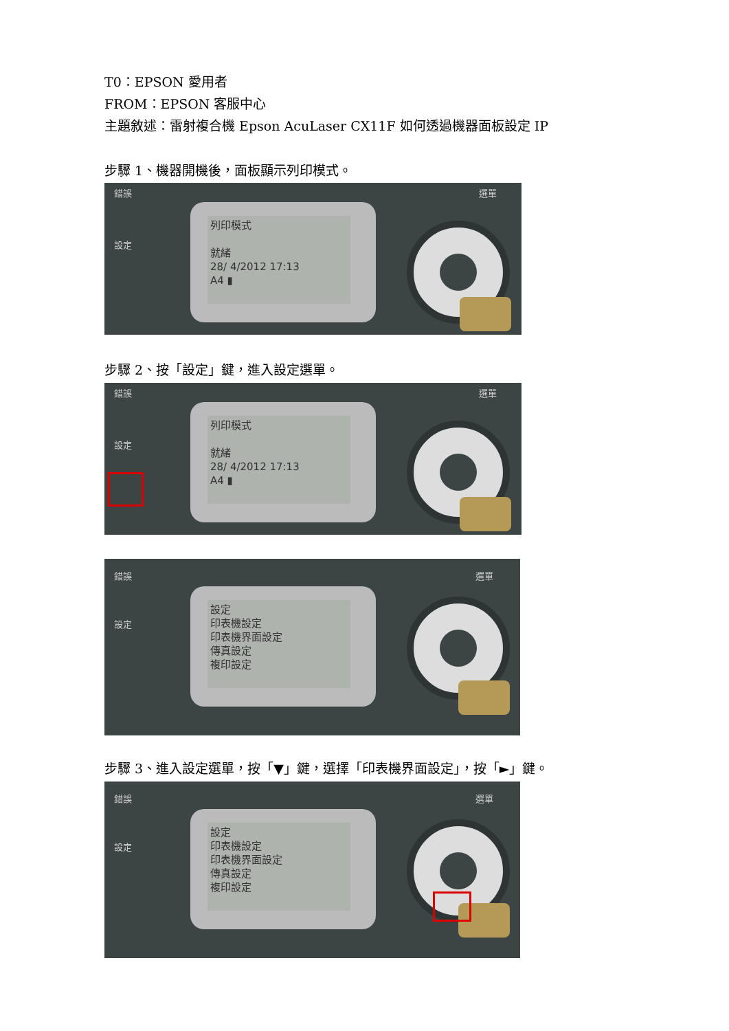T0：EPSON 愛用者
FROM：EPSON 客服中心
主題敘述：雷射複合機 Epson AcuLaser CX11F 如何透過機器面板設定 IP
步驟 1、機器開機後，面板顯示列印模式。
錯誤
設定
選單
列印模式
就緒
28/ 4/2012 17:13
A4 ▮
步驟 2、按「設定」鍵，進入設定選單。
錯誤
設定
選單
列印模式
就緒
28/ 4/2012 17:13
A4 ▮
錯誤
設定
選單
設定
印表機設定
印表機界面設定
傳真設定
複印設定
步驟 3、進入設定選單，按「▼」鍵，選擇「印表機界面設定」，按「►」鍵。
錯誤
設定
選單
設定
印表機設定
印表機界面設定
傳真設定
複印設定